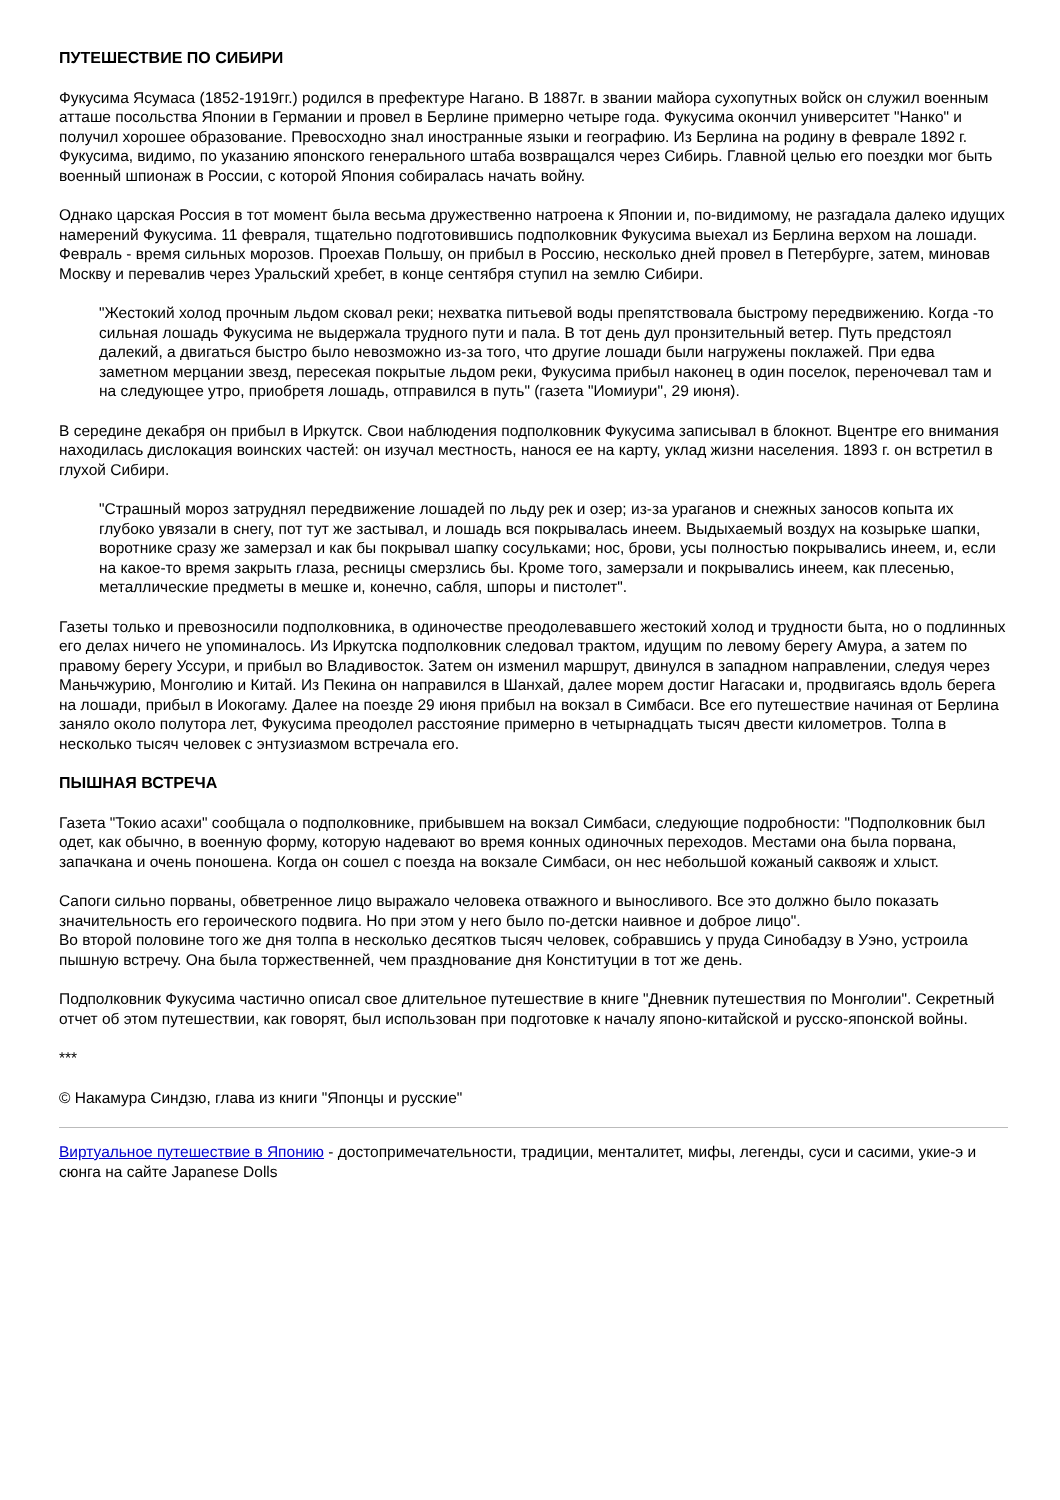ПУТЕШЕСТВИЕ ПО СИБИРИ
Фукусима Ясумаса (1852-1919гг.) родился в префектуре Нагано. В 1887г. в звании майора сухопутных войск он служил военным атташе посольства Японии в Германии и провел в Берлине примерно четыре года. Фукусима окончил университет "Нанко" и получил хорошее образование. Превосходно знал иностранные языки и географию. Из Берлина на родину в феврале 1892 г. Фукусима, видимо, по указанию японского генерального штаба возвращался через Сибирь. Главной целью его поездки мог быть военный шпионаж в России, с которой Япония собиралась начать войну.
Однако царская Россия в тот момент была весьма дружественно натроена к Японии и, по-видимому, не разгадала далеко идущих намерений Фукусима. 11 февраля, тщательно подготовившись подполковник Фукусима выехал из Берлина верхом на лошади. Февраль - время сильных морозов. Проехав Польшу, он прибыл в Россию, несколько дней провел в Петербурге, затем, миновав Москву и перевалив через Уральский хребет, в конце сентября ступил на землю Сибири.
"Жестокий холод прочным льдом сковал реки; нехватка питьевой воды препятствовала быстрому передвижению. Когда -то сильная лошадь Фукусима не выдержала трудного пути и пала. В тот день дул пронзительный ветер. Путь предстоял далекий, а двигаться быстро было невозможно из-за того, что другие лошади были нагружены поклажей. При едва заметном мерцании звезд, пересекая покрытые льдом реки, Фукусима прибыл наконец в один поселок, переночевал там и на следующее утро, приобретя лошадь, отправился в путь" (газета "Иомиури", 29 июня).
В середине декабря он прибыл в Иркутск. Свои наблюдения подполковник Фукусима записывал в блокнот. Вцентре его внимания находилась дислокация воинских частей: он изучал местность, нанося ее на карту, уклад жизни населения. 1893 г. он встретил в глухой Сибири.
"Страшный мороз затруднял передвижение лошадей по льду рек и озер; из-за ураганов и снежных заносов копыта их глубоко увязали в снегу, пот тут же застывал, и лошадь вся покрывалась инеем. Выдыхаемый воздух на козырьке шапки, воротнике сразу же замерзал и как бы покрывал шапку сосульками; нос, брови, усы полностью покрывались инеем, и, если на какое-то время закрыть глаза, ресницы смерзлись бы. Кроме того, замерзали и покрывались инеем, как плесенью, металлические предметы в мешке и, конечно, сабля, шпоры и пистолет".
Газеты только и превозносили подполковника, в одиночестве преодолевавшего жестокий холод и трудности быта, но о подлинных его делах ничего не упоминалось. Из Иркутска подполковник следовал трактом, идущим по левому берегу Амура, а затем по правому берегу Уссури, и прибыл во Владивосток. Затем он изменил маршрут, двинулся в западном направлении, следуя через Маньчжурию, Монголию и Китай. Из Пекина он направился в Шанхай, далее морем достиг Нагасаки и, продвигаясь вдоль берега на лошади, прибыл в Иокогаму. Далее на поезде 29 июня прибыл на вокзал в Симбаси. Все его путешествие начиная от Берлина заняло около полутора лет, Фукусима преодолел расстояние примерно в четырнадцать тысяч двести километров. Толпа в несколько тысяч человек с энтузиазмом встречала его.
ПЫШНАЯ ВСТРЕЧА
Газета "Токио асахи" сообщала о подполковнике, прибывшем на вокзал Симбаси, следующие подробности: "Подполковник был одет, как обычно, в военную форму, которую надевают во время конных одиночных переходов. Местами она была порвана, запачкана и очень поношена. Когда он сошел с поезда на вокзале Симбаси, он нес небольшой кожаный саквояж и хлыст.
Сапоги сильно порваны, обветренное лицо выражало человека отважного и выносливого. Все это должно было показать значительность его героического подвига. Но при этом у него было по-детски наивное и доброе лицо".
Во второй половине того же дня толпа в несколько десятков тысяч человек, собравшись у пруда Синобадзу в Уэно, устроила пышную встречу. Она была торжественней, чем празднование дня Конституции в тот же день.
Подполковник Фукусима частично описал свое длительное путешествие в книге "Дневник путешествия по Монголии". Секретный отчет об этом путешествии, как говорят, был использован при подготовке к началу японо-китайской и русско-японской войны.
***
© Накамура Синдзю, глава из книги "Японцы и русские"
Виртуальное путешествие в Японию - достопримечательности, традиции, менталитет, мифы, легенды, суси и сасими, укие-э и сюнга на сайте Japanese Dolls